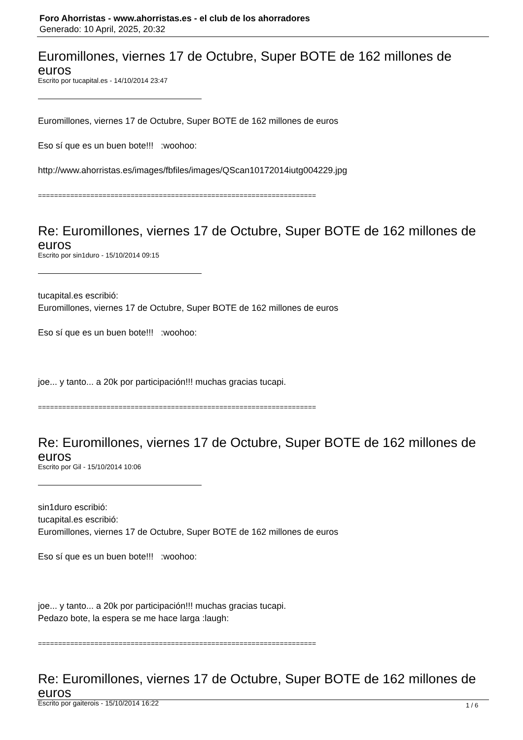Foro Ahorristas - www.ahorristas.es - el club de los ahorradores
Generado: 10 April, 2025, 20:32
Euromillones, viernes 17 de Octubre, Super BOTE de 162 millones de euros
Escrito por tucapital.es - 14/10/2014 23:47
Euromillones, viernes 17 de Octubre, Super BOTE de 162 millones de euros
Eso sí que es un buen bote!!! :woohoo:
http://www.ahorristas.es/images/fbfiles/images/QScan10172014iutg004229.jpg
=====================================================================
Re: Euromillones, viernes 17 de Octubre, Super BOTE de 162 millones de euros
Escrito por sin1duro - 15/10/2014 09:15
tucapital.es escribió:
Euromillones, viernes 17 de Octubre, Super BOTE de 162 millones de euros
Eso sí que es un buen bote!!! :woohoo:
joe... y tanto... a 20k por participación!!! muchas gracias tucapi.
=====================================================================
Re: Euromillones, viernes 17 de Octubre, Super BOTE de 162 millones de euros
Escrito por Gil - 15/10/2014 10:06
sin1duro escribió:
tucapital.es escribió:
Euromillones, viernes 17 de Octubre, Super BOTE de 162 millones de euros
Eso sí que es un buen bote!!! :woohoo:
joe... y tanto... a 20k por participación!!! muchas gracias tucapi.
Pedazo bote, la espera se me hace larga :laugh:
=====================================================================
Re: Euromillones, viernes 17 de Octubre, Super BOTE de 162 millones de euros
Escrito por gaiterois - 15/10/2014 16:22
1 / 6